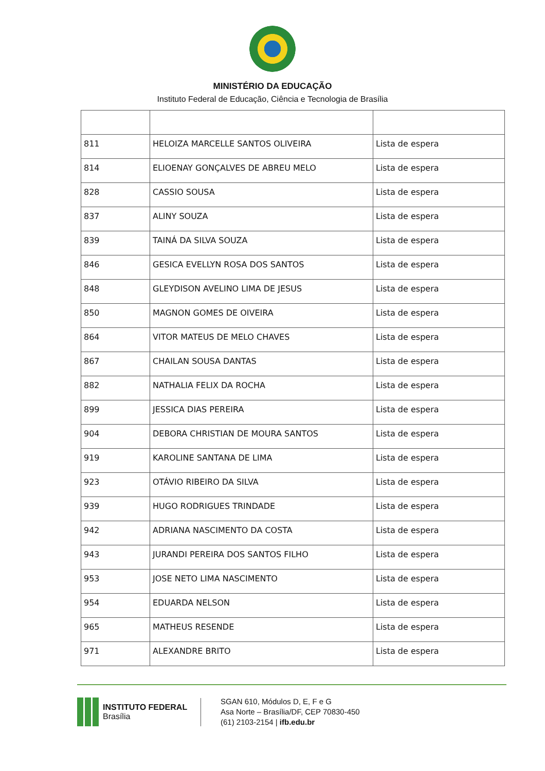MINISTÉRIO DA EDUCAÇÃO
Instituto Federal de Educação, Ciência e Tecnologia de Brasília
| 811 | HELOIZA MARCELLE SANTOS OLIVEIRA | Lista de espera |
| 814 | ELIOENAY GONÇALVES DE ABREU MELO | Lista de espera |
| 828 | CASSIO SOUSA | Lista de espera |
| 837 | ALINY SOUZA | Lista de espera |
| 839 | TAINÁ DA SILVA SOUZA | Lista de espera |
| 846 | GESICA EVELLYN ROSA DOS SANTOS | Lista de espera |
| 848 | GLEYDISON AVELINO LIMA DE JESUS | Lista de espera |
| 850 | MAGNON GOMES DE OIVEIRA | Lista de espera |
| 864 | VITOR MATEUS DE MELO CHAVES | Lista de espera |
| 867 | CHAILAN SOUSA DANTAS | Lista de espera |
| 882 | NATHALIA FELIX DA ROCHA | Lista de espera |
| 899 | JESSICA DIAS PEREIRA | Lista de espera |
| 904 | DEBORA CHRISTIAN DE MOURA SANTOS | Lista de espera |
| 919 | KAROLINE SANTANA DE LIMA | Lista de espera |
| 923 | OTÁVIO RIBEIRO DA SILVA | Lista de espera |
| 939 | HUGO RODRIGUES TRINDADE | Lista de espera |
| 942 | ADRIANA NASCIMENTO DA COSTA | Lista de espera |
| 943 | JURANDI PEREIRA DOS SANTOS FILHO | Lista de espera |
| 953 | JOSE NETO LIMA NASCIMENTO | Lista de espera |
| 954 | EDUARDA NELSON | Lista de espera |
| 965 | MATHEUS RESENDE | Lista de espera |
| 971 | ALEXANDRE BRITO | Lista de espera |
INSTITUTO FEDERAL
Brasília
SGAN 610, Módulos D, E, F e G
Asa Norte – Brasília/DF, CEP 70830-450
(61) 2103-2154 | ifb.edu.br